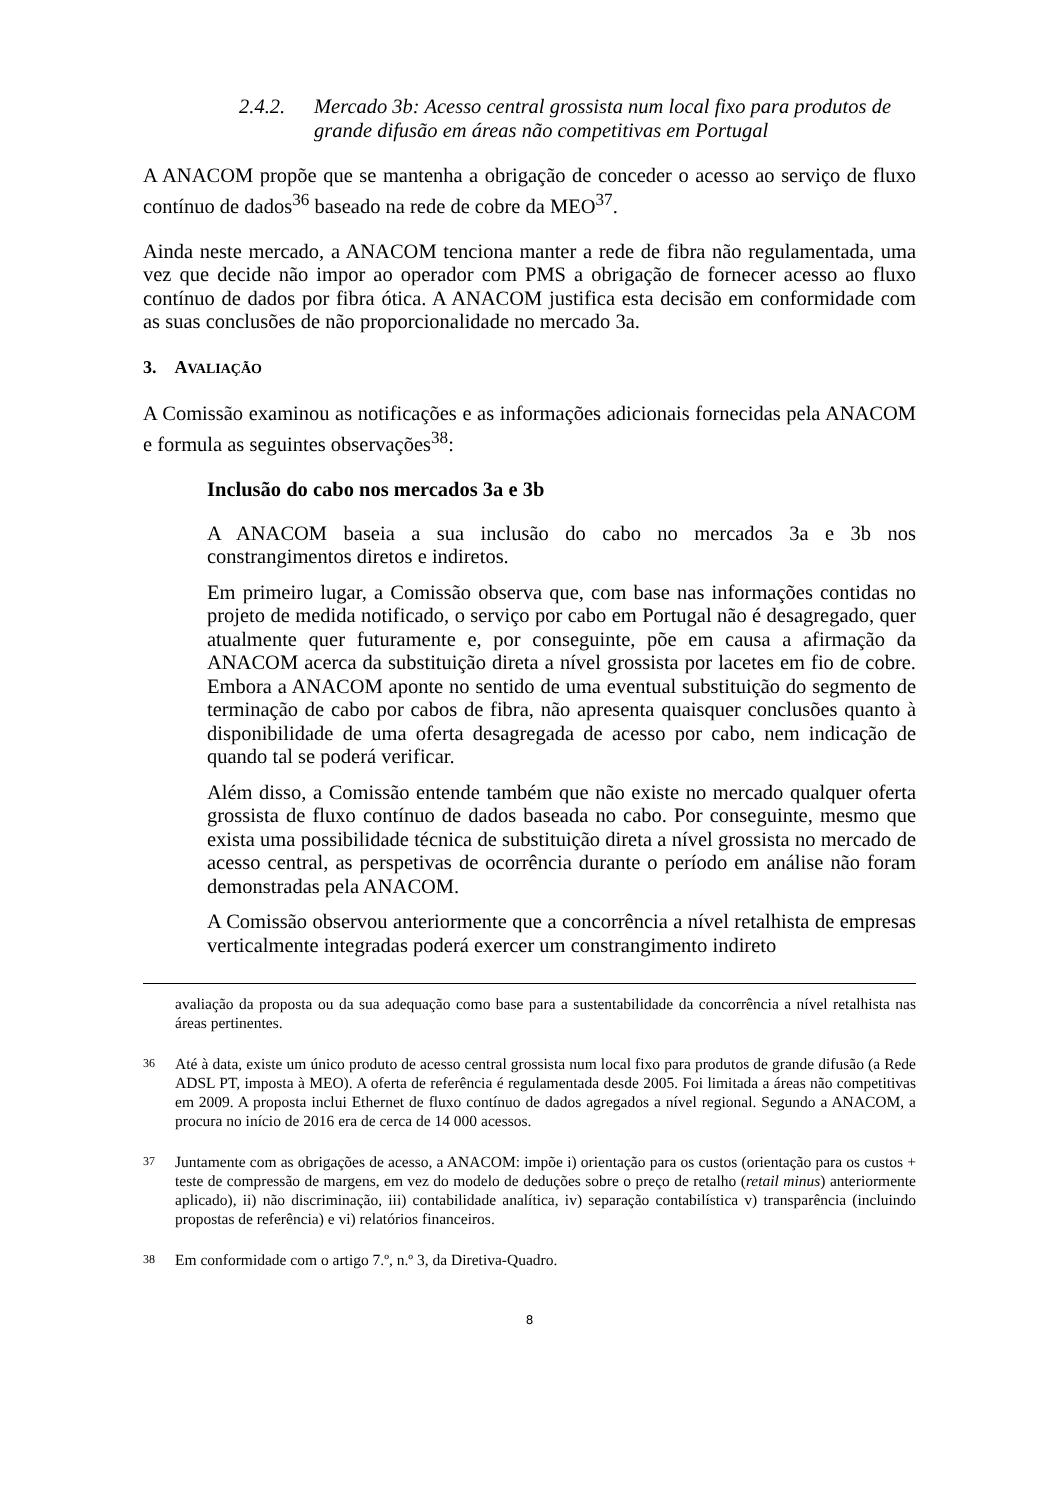2.4.2. Mercado 3b: Acesso central grossista num local fixo para produtos de grande difusão em áreas não competitivas em Portugal
A ANACOM propõe que se mantenha a obrigação de conceder o acesso ao serviço de fluxo contínuo de dados<sup>36</sup> baseado na rede de cobre da MEO<sup>37</sup>.
Ainda neste mercado, a ANACOM tenciona manter a rede de fibra não regulamentada, uma vez que decide não impor ao operador com PMS a obrigação de fornecer acesso ao fluxo contínuo de dados por fibra ótica. A ANACOM justifica esta decisão em conformidade com as suas conclusões de não proporcionalidade no mercado 3a.
3. AVALIAÇÃO
A Comissão examinou as notificações e as informações adicionais fornecidas pela ANACOM e formula as seguintes observações<sup>38</sup>:
Inclusão do cabo nos mercados 3a e 3b
A ANACOM baseia a sua inclusão do cabo no mercados 3a e 3b nos constrangimentos diretos e indiretos.
Em primeiro lugar, a Comissão observa que, com base nas informações contidas no projeto de medida notificado, o serviço por cabo em Portugal não é desagregado, quer atualmente quer futuramente e, por conseguinte, põe em causa a afirmação da ANACOM acerca da substituição direta a nível grossista por lacetes em fio de cobre. Embora a ANACOM aponte no sentido de uma eventual substituição do segmento de terminação de cabo por cabos de fibra, não apresenta quaisquer conclusões quanto à disponibilidade de uma oferta desagregada de acesso por cabo, nem indicação de quando tal se poderá verificar.
Além disso, a Comissão entende também que não existe no mercado qualquer oferta grossista de fluxo contínuo de dados baseada no cabo. Por conseguinte, mesmo que exista uma possibilidade técnica de substituição direta a nível grossista no mercado de acesso central, as perspetivas de ocorrência durante o período em análise não foram demonstradas pela ANACOM.
A Comissão observou anteriormente que a concorrência a nível retalhista de empresas verticalmente integradas poderá exercer um constrangimento indireto
avaliação da proposta ou da sua adequação como base para a sustentabilidade da concorrência a nível retalhista nas áreas pertinentes.
36 Até à data, existe um único produto de acesso central grossista num local fixo para produtos de grande difusão (a Rede ADSL PT, imposta à MEO). A oferta de referência é regulamentada desde 2005. Foi limitada a áreas não competitivas em 2009. A proposta inclui Ethernet de fluxo contínuo de dados agregados a nível regional. Segundo a ANACOM, a procura no início de 2016 era de cerca de 14 000 acessos.
37 Juntamente com as obrigações de acesso, a ANACOM: impõe i) orientação para os custos (orientação para os custos + teste de compressão de margens, em vez do modelo de deduções sobre o preço de retalho (retail minus) anteriormente aplicado), ii) não discriminação, iii) contabilidade analítica, iv) separação contabilística v) transparência (incluindo propostas de referência) e vi) relatórios financeiros.
38 Em conformidade com o artigo 7.º, n.º 3, da Diretiva-Quadro.
8